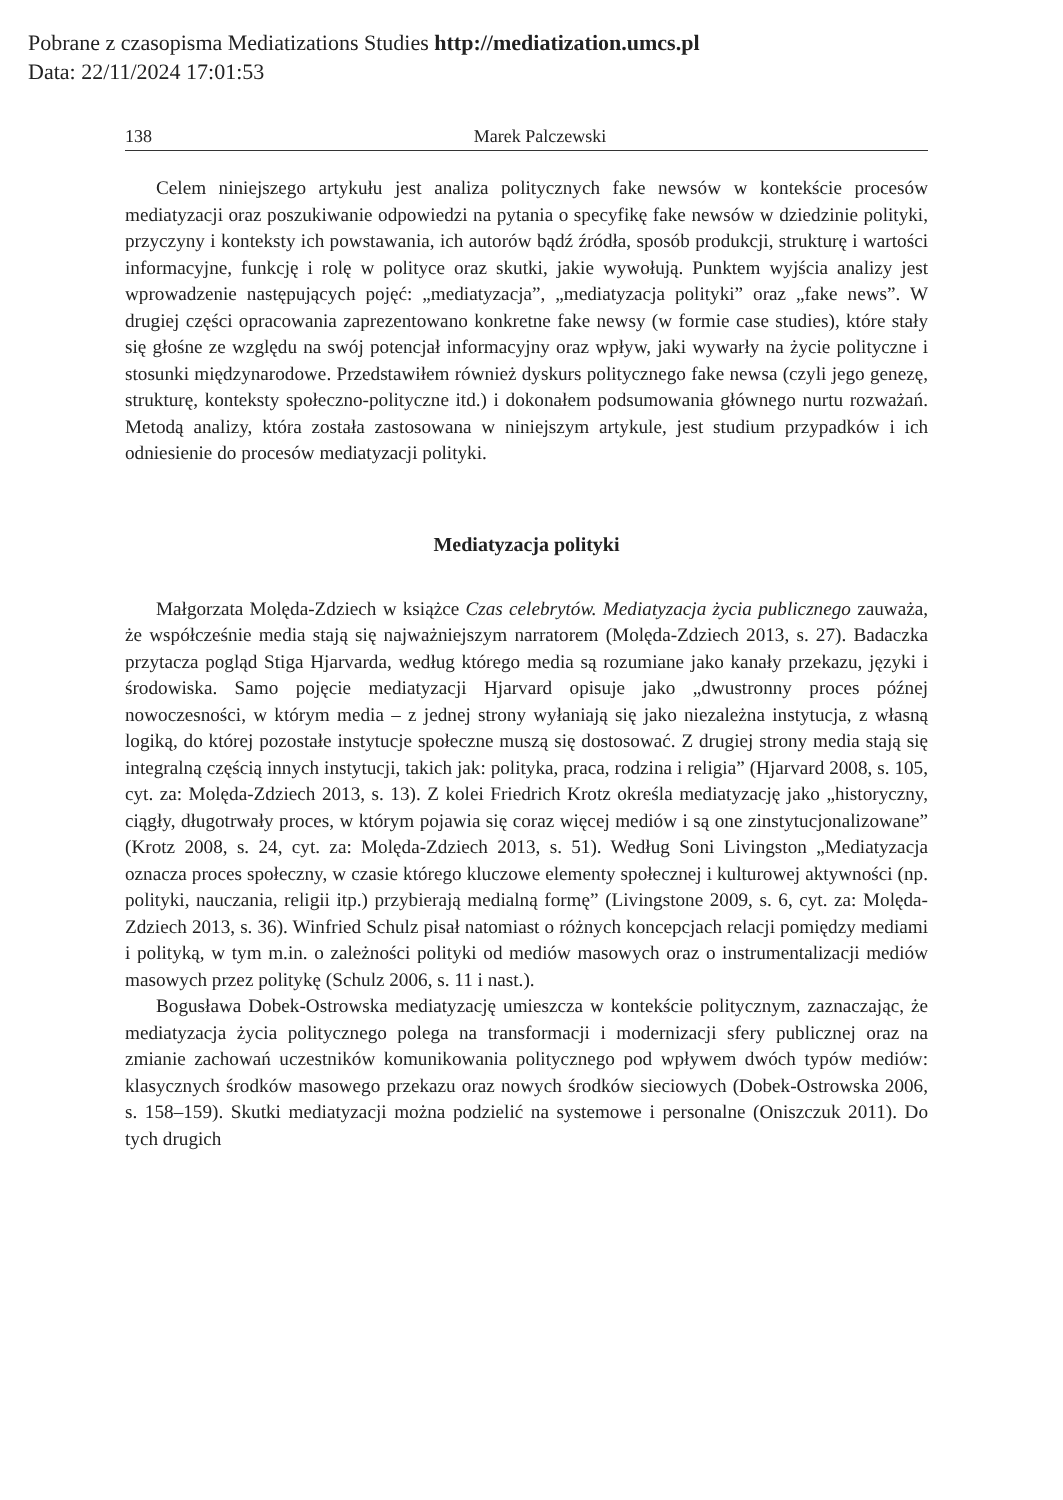Pobrane z czasopisma Mediatizations Studies http://mediatization.umcs.pl
Data: 22/11/2024 17:01:53
138 Marek Palczewski
Celem niniejszego artykułu jest analiza politycznych fake newsów w kontekście procesów mediatyzacji oraz poszukiwanie odpowiedzi na pytania o specyfikę fake newsów w dziedzinie polityki, przyczyny i konteksty ich powstawania, ich autorów bądź źródła, sposób produkcji, strukturę i wartości informacyjne, funkcję i rolę w polityce oraz skutki, jakie wywołują. Punktem wyjścia analizy jest wprowadzenie następujących pojęć: „mediatyzacja”, „mediatyzacja polityki” oraz „fake news”. W drugiej części opracowania zaprezentowano konkretne fake newsy (w formie case studies), które stały się głośne ze względu na swój potencjał informacyjny oraz wpływ, jaki wywarły na życie polityczne i stosunki międzynarodowe. Przedstawiłem również dyskurs politycznego fake newsa (czyli jego genezę, strukturę, konteksty społeczno-polityczne itd.) i dokonałem podsumowania głównego nurtu rozważań. Metodą analizy, która została zastosowana w niniejszym artykule, jest studium przypadków i ich odniesienie do procesów mediatyzacji polityki.
Mediatyzacja polityki
Małgorzata Molęda-Zdziech w książce Czas celebrytów. Mediatyzacja życia publicznego zauważa, że współcześnie media stają się najważniejszym narratorem (Molęda-Zdziech 2013, s. 27). Badaczka przytacza pogląd Stiga Hjarvarda, według którego media są rozumiane jako kanały przekazu, języki i środowiska. Samo pojęcie mediatyzacji Hjarvard opisuje jako „dwustronny proces późnej nowoczesności, w którym media – z jednej strony wyłaniają się jako niezależna instytucja, z własną logiką, do której pozostałe instytucje społeczne muszą się dostosować. Z drugiej strony media stają się integralną częścią innych instytucji, takich jak: polityka, praca, rodzina i religia” (Hjarvard 2008, s. 105, cyt. za: Molęda-Zdziech 2013, s. 13). Z kolei Friedrich Krotz określa mediatyzację jako „historyczny, ciągły, długotrwały proces, w którym pojawia się coraz więcej mediów i są one zinstytucjonalizowane” (Krotz 2008, s. 24, cyt. za: Molęda-Zdziech 2013, s. 51). Według Soni Livingston „Mediatyzacja oznacza proces społeczny, w czasie którego kluczowe elementy społecznej i kulturowej aktywności (np. polityki, nauczania, religii itp.) przybierają medialną formę” (Livingstone 2009, s. 6, cyt. za: Molęda-Zdziech 2013, s. 36). Winfried Schulz pisał natomiast o różnych koncepcjach relacji pomiędzy mediami i polityką, w tym m.in. o zależności polityki od mediów masowych oraz o instrumentalizacji mediów masowych przez politykę (Schulz 2006, s. 11 i nast.).
Bogusława Dobek-Ostrowska mediatyzację umieszcza w kontekście politycznym, zaznaczając, że mediatyzacja życia politycznego polega na transformacji i modernizacji sfery publicznej oraz na zmianie zachowań uczestników komunikowania politycznego pod wpływem dwóch typów mediów: klasycznych środków masowego przekazu oraz nowych środków sieciowych (Dobek-Ostrowska 2006, s. 158–159). Skutki mediatyzacji można podzielić na systemowe i personalne (Oniszczuk 2011). Do tych drugich